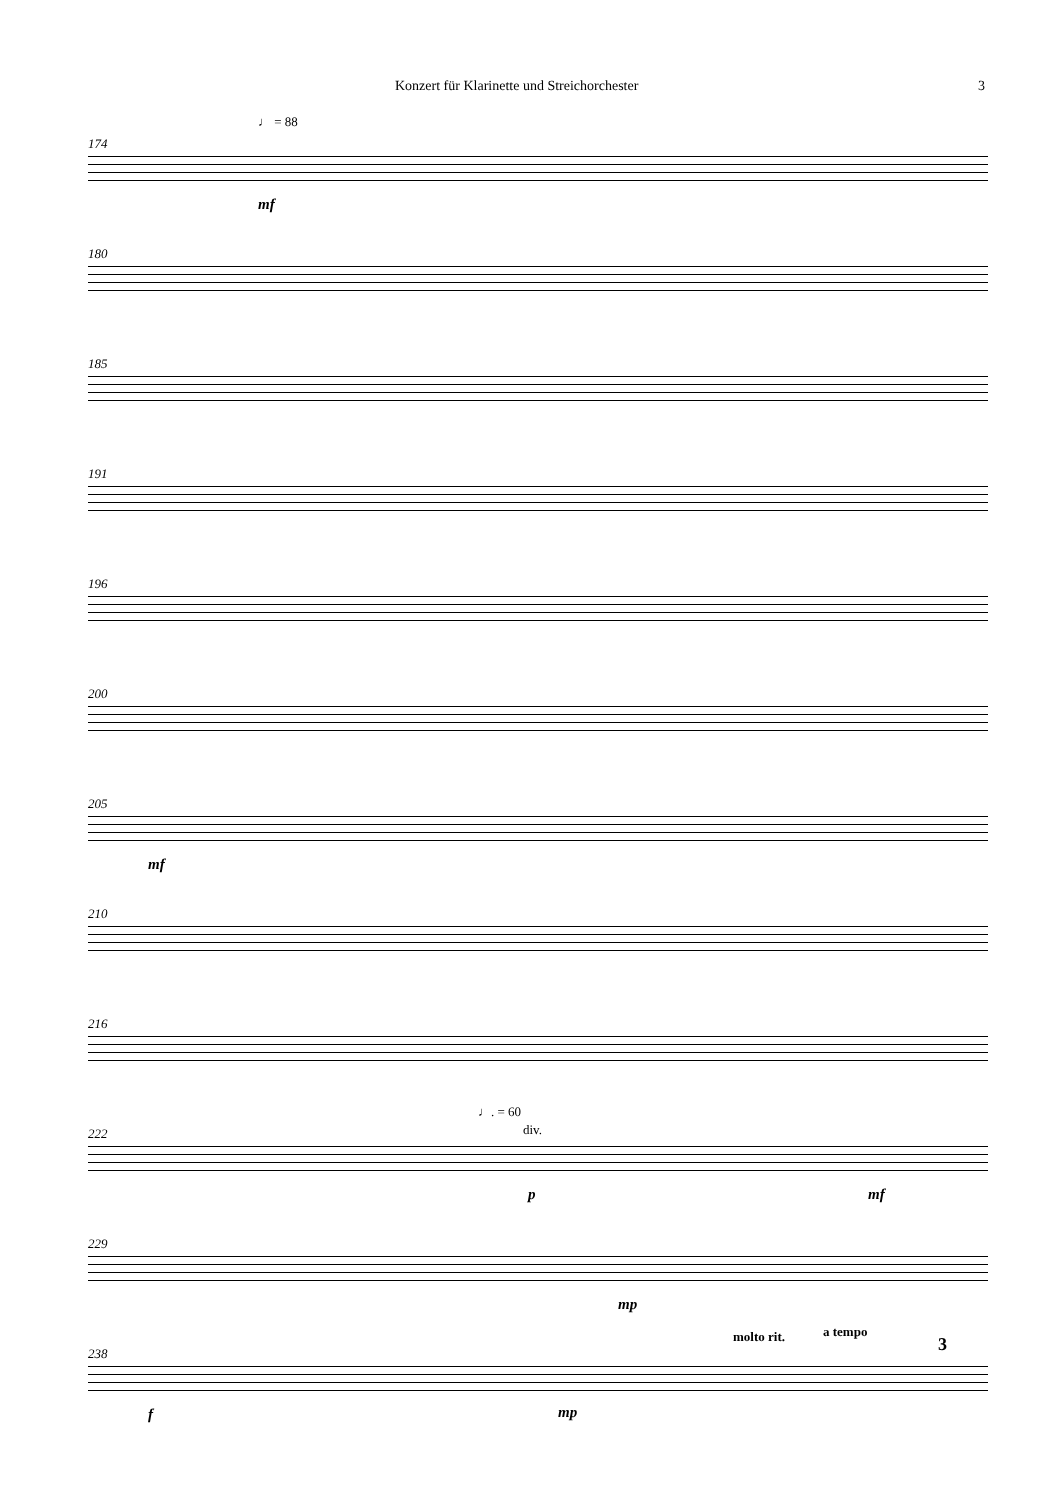Konzert für Klarinette und Streichorchester 3
♩ = 88
174
mf
180
185
191
196
200
205
mf
210
216
♩. = 60
div.
222
p mf
229
mp
molto rit. a tempo
3
238
f mp